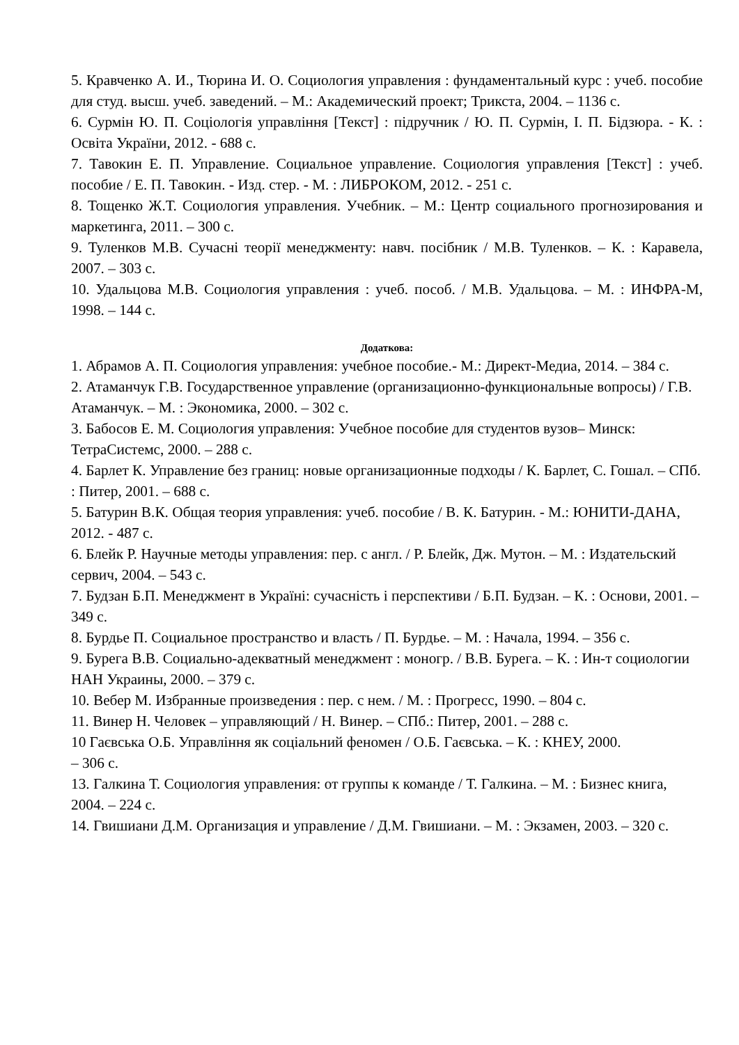5. Кравченко А. И., Тюрина И. О. Социология управления : фундаментальный курс : учеб. пособие для студ. высш. учеб. заведений. – М.: Академический проект; Трикста, 2004. – 1136 с.
6. Сурмін Ю. П. Соціологія управління [Текст] : підручник / Ю. П. Сурмін, І. П. Бідзюра. - К. : Освіта України, 2012. - 688 с.
7. Тавокин Е. П. Управление. Социальное управление. Социология управления [Текст] : учеб. пособие / Е. П. Тавокин. - Изд. стер. - М. : ЛИБРОКОМ, 2012. - 251 с.
8. Тощенко Ж.Т. Социология управления. Учебник. – М.: Центр социального прогнозирования и маркетинга, 2011. – 300 с.
9. Туленков М.В. Сучасні теорії менеджменту: навч. посібник / М.В. Туленков. – К. : Каравела, 2007. – 303 с.
10. Удальцова М.В. Социология управления : учеб. пособ. / М.В. Удальцова. – М. : ИНФРА-М, 1998. – 144 с.
Додаткова:
1. Абрамов А. П. Социология управления: учебное пособие.- М.: Директ-Медиа, 2014. – 384 с.
2. Атаманчук Г.В. Государственное управление (организационно-функциональные вопросы) / Г.В. Атаманчук. – М. : Экономика, 2000. – 302 с.
3. Бабосов Е. М. Социология управления: Учебное пособие для студентов вузов– Минск: ТетраСистемс, 2000. – 288 с.
4. Барлет К. Управление без границ: новые организационные подходы / К. Барлет, С. Гошал. – СПб. : Питер, 2001. – 688 с.
5. Батурин В.К. Общая теория управления: учеб. пособие / В. К. Батурин. - М.: ЮНИТИ-ДАНА, 2012. - 487 с.
6. Блейк Р. Научные методы управления: пер. с англ. / Р. Блейк, Дж. Мутон. – М. : Издательский сервич, 2004. – 543 с.
7. Будзан Б.П. Менеджмент в Україні: сучасність і перспективи / Б.П. Будзан. – К. : Основи, 2001. – 349 с.
8. Бурдье П. Социальное пространство и власть / П. Бурдье. – М. : Начала, 1994. – 356 с.
9. Бурега В.В. Социально-адекватный менеджмент : моногр. / В.В. Бурега. – К. : Ин-т социологии НАН Украины, 2000. – 379 с.
10. Вебер М. Избранные произведения : пер. с нем. / М. : Прогресс, 1990. – 804 с.
11. Винер Н. Человек – управляющий / Н. Винер. – СПб.: Питер, 2001. – 288 с.
10 Гаєвська О.Б. Управління як соціальний феномен / О.Б. Гаєвська. – К. : КНЕУ, 2000.
– 306 с.
13. Галкина Т. Социология управления: от группы к команде / Т. Галкина. – М. : Бизнес книга, 2004. – 224 с.
14. Гвишиани Д.М. Организация и управление / Д.М. Гвишиани. – М. : Экзамен, 2003. – 320 с.